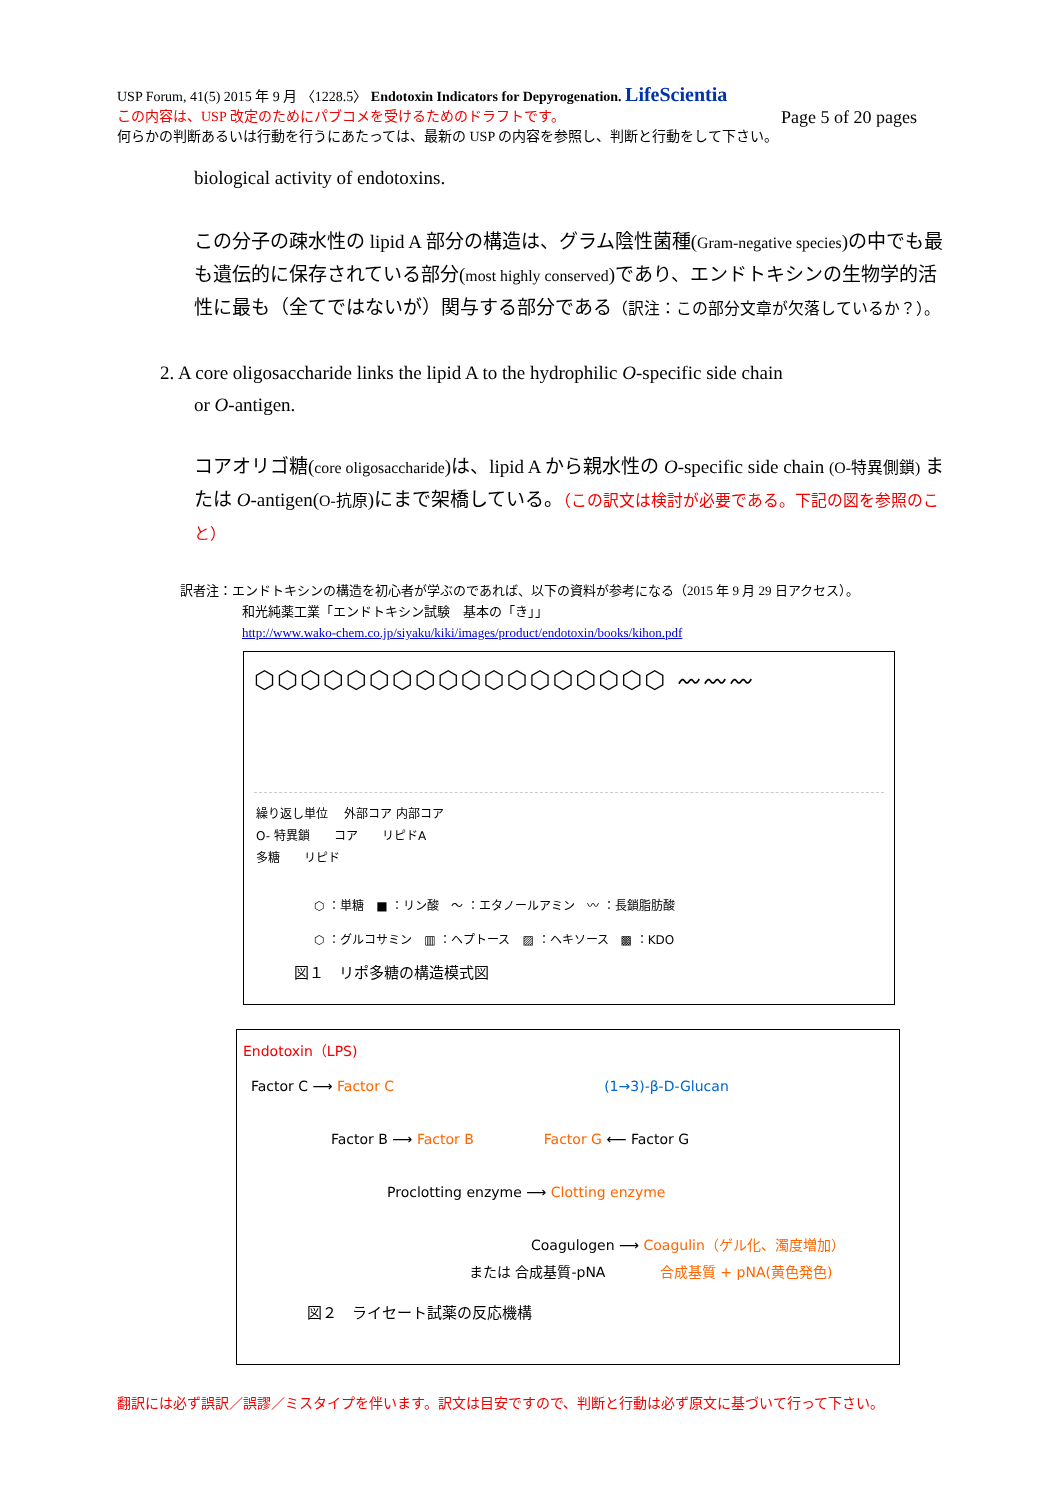USP Forum, 41(5) 2015 年 9 月 〈1228.5〉 Endotoxin Indicators for Depyrogenation. LifeScientia
この内容は、USP 改定のためにパブコメを受けるためのドラフトです。 Page 5 of 20 pages
何らかの判断あるいは行動を行うにあたっては、最新の USP の内容を参照し、判断と行動をして下さい。
biological activity of endotoxins.
この分子の疎水性の lipid A 部分の構造は、グラム陰性菌種(Gram-negative species)の中でも最も遺伝的に保存されている部分(most highly conserved)であり、エンドトキシンの生物学的活性に最も（全てではないが）関与する部分である（訳注：この部分文章が欠落しているか？）。
2. A core oligosaccharide links the lipid A to the hydrophilic O-specific side chain
or O-antigen.
コアオリゴ糖(core oligosaccharide)は、lipid A から親水性の O-specific side chain (O-特異側鎖) または O-antigen(O-抗原)にまで架橋している。（この訳文は検討が必要である。下記の図を参照のこと）
訳者注：エンドトキシンの構造を初心者が学ぶのであれば、以下の資料が参考になる（2015 年 9 月 29 日アクセス）。
和光純薬工業「エンドトキシン試験　基本の「き」」
http://www.wako-chem.co.jp/siyaku/kiki/images/product/endotoxin/books/kihon.pdf
⬡⬡⬡⬡⬡⬡⬡⬡⬡⬡⬡⬡⬡⬡⬡⬡⬡⬡ 〰〰〰
繰り返し単位 　外部コア 内部コア
O- 特異鎖　　コア　　リピドA
多糖　　リピド
⬡ ：単糖　■ ：リン酸　〜 ：エタノールアミン　〰 ：長鎖脂肪酸
⬡ ：グルコサミン　▥ ：ヘプトース　▨ ：ヘキソース　▩ ：KDO
図１　リポ多糖の構造模式図
Endotoxin（LPS)
Factor C ⟶ Factor C (1→3)-β-D-Glucan
Factor B ⟶ Factor B Factor G ⟵ Factor G
Proclotting enzyme ⟶ Clotting enzyme
Coagulogen ⟶ Coagulin（ゲル化、濁度増加）
または 合成基質-pNA 合成基質 + pNA(黄色発色)
図２　ライセート試薬の反応機構
翻訳には必ず誤訳／誤謬／ミスタイプを伴います。訳文は目安ですので、判断と行動は必ず原文に基づいて行って下さい。